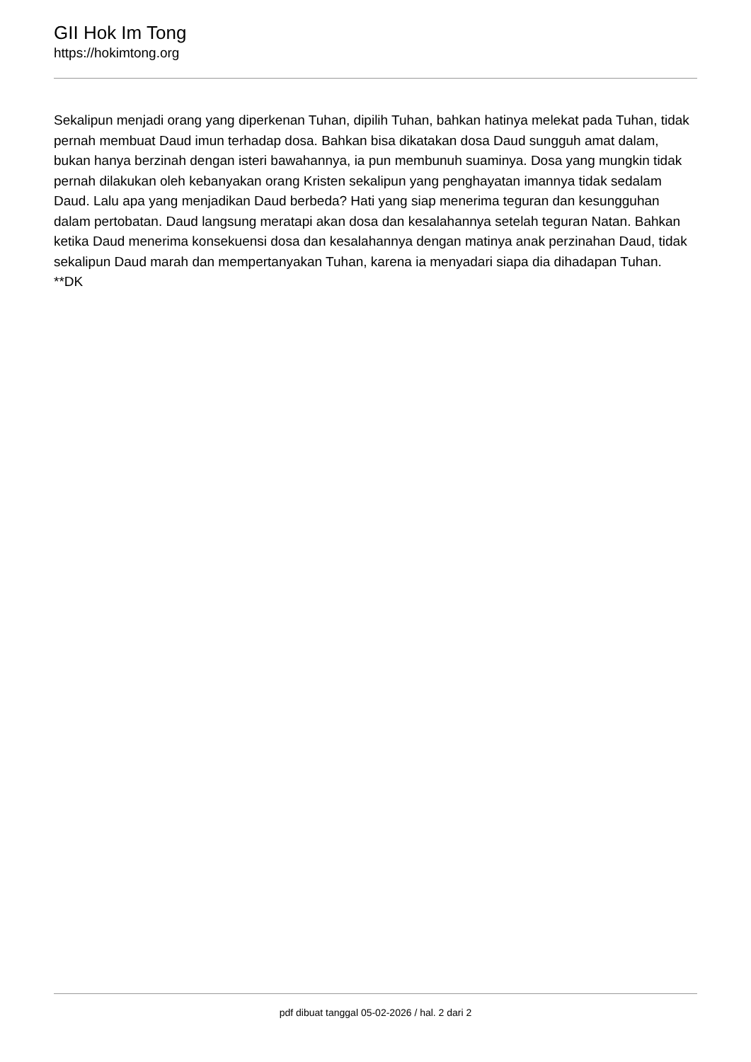GII Hok Im Tong
https://hokimtong.org
Sekalipun menjadi orang yang diperkenan Tuhan, dipilih Tuhan, bahkan hatinya melekat pada Tuhan, tidak pernah membuat Daud imun terhadap dosa. Bahkan bisa dikatakan dosa Daud sungguh amat dalam, bukan hanya berzinah dengan isteri bawahannya, ia pun membunuh suaminya. Dosa yang mungkin tidak pernah dilakukan oleh kebanyakan orang Kristen sekalipun yang penghayatan imannya tidak sedalam Daud. Lalu apa yang menjadikan Daud berbeda? Hati yang siap menerima teguran dan kesungguhan dalam pertobatan. Daud langsung meratapi akan dosa dan kesalahannya setelah teguran Natan. Bahkan ketika Daud menerima konsekuensi dosa dan kesalahannya dengan matinya anak perzinahan Daud, tidak sekalipun Daud marah dan mempertanyakan Tuhan, karena ia menyadari siapa dia dihadapan Tuhan.
**DK
pdf dibuat tanggal 05-02-2026 / hal. 2 dari 2